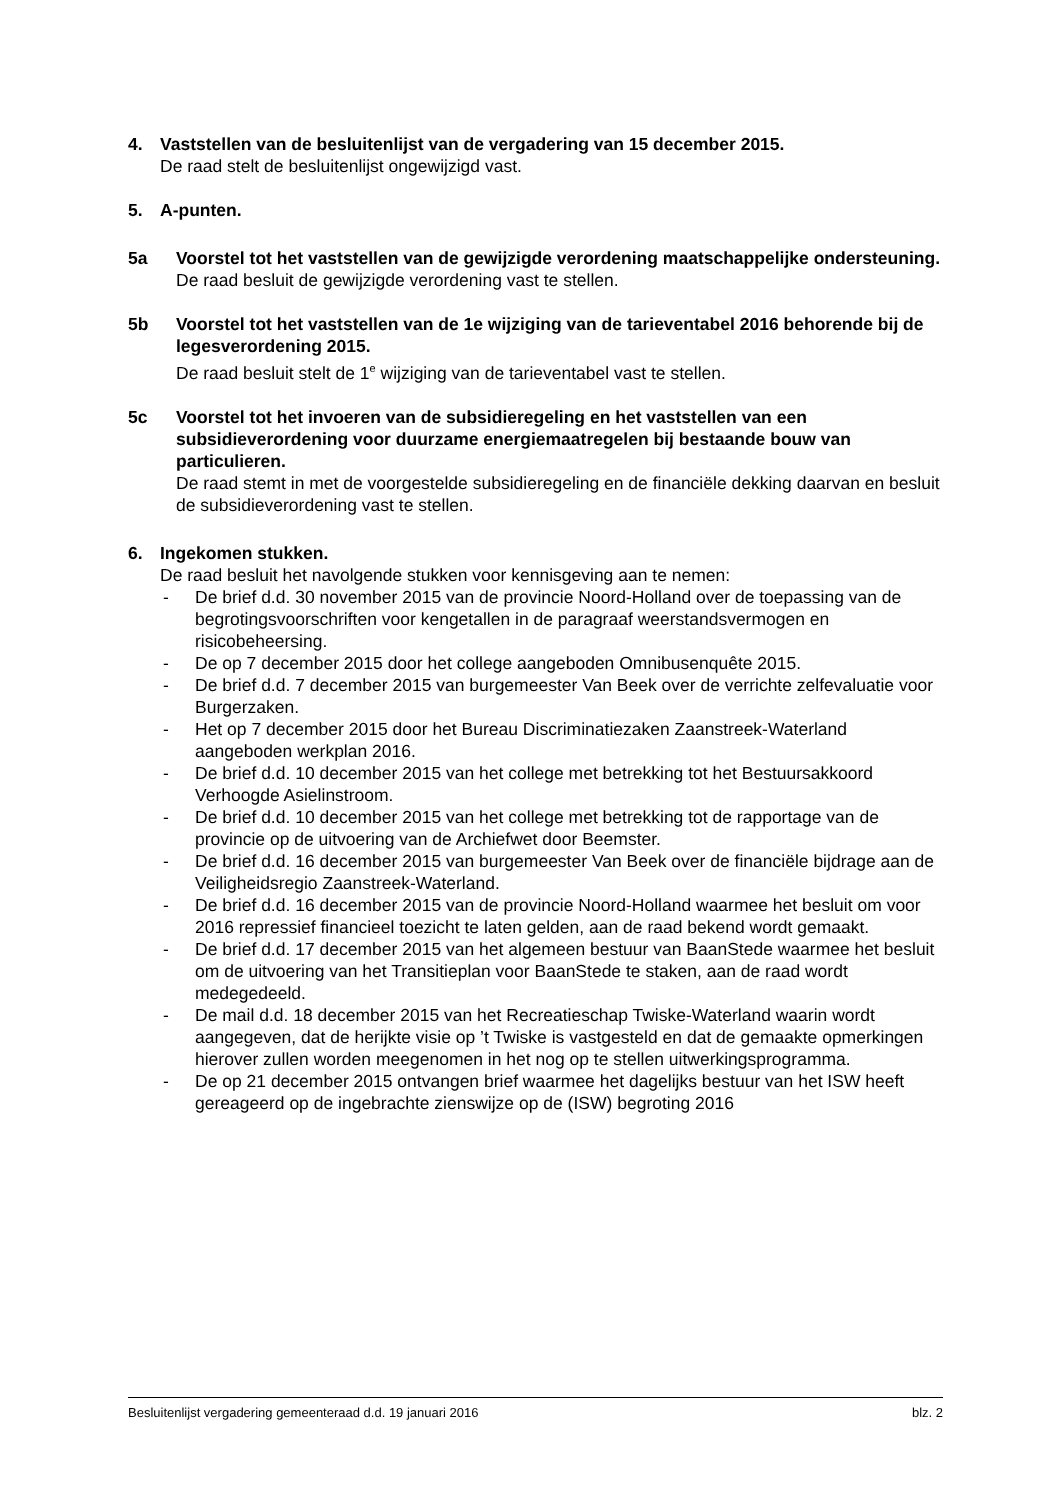4. Vaststellen van de besluitenlijst van de vergadering van 15 december 2015.
De raad stelt de besluitenlijst ongewijzigd vast.
5. A-punten.
5a Voorstel tot het vaststellen van de gewijzigde verordening maatschappelijke ondersteuning.
De raad besluit de gewijzigde verordening vast te stellen.
5b Voorstel tot het vaststellen van de 1e wijziging van de tarieventabel 2016 behorende bij de legesverordening 2015.
De raad besluit stelt de 1<sup>e</sup> wijziging van de tarieventabel vast te stellen.
5c Voorstel tot het invoeren van de subsidieregeling en het vaststellen van een subsidieverordening voor duurzame energiemaatregelen bij bestaande bouw van particulieren.
De raad stemt in met de voorgestelde subsidieregeling en de financiële dekking daarvan en besluit de subsidieverordening vast te stellen.
6. Ingekomen stukken.
De raad besluit het navolgende stukken voor kennisgeving aan te nemen:
- De brief d.d. 30 november 2015 van de provincie Noord-Holland over de toepassing van de begrotingsvoorschriften voor kengetallen in de paragraaf weerstandsvermogen en risicobeheersing.
- De op 7 december 2015 door het college aangeboden Omnibusenquête 2015.
- De brief d.d. 7 december 2015 van burgemeester Van Beek over de verrichte zelfevaluatie voor Burgerzaken.
- Het op 7 december 2015 door het Bureau Discriminatiezaken Zaanstreek-Waterland aangeboden werkplan 2016.
- De brief d.d. 10 december 2015 van het college met betrekking tot het Bestuursakkoord Verhoogde Asielinstroom.
- De brief d.d. 10 december 2015 van het college met betrekking tot de rapportage van de provincie op de uitvoering van de Archiefwet door Beemster.
- De brief d.d. 16 december 2015 van burgemeester Van Beek over de financiële bijdrage aan de Veiligheidsregio Zaanstreek-Waterland.
- De brief d.d. 16 december 2015 van de provincie Noord-Holland waarmee het besluit om voor 2016 repressief financieel toezicht te laten gelden, aan de raad bekend wordt gemaakt.
- De brief d.d. 17 december 2015 van het algemeen bestuur van BaanStede waarmee het besluit om de uitvoering van het Transitieplan voor BaanStede te staken, aan de raad wordt medegedeeld.
- De mail d.d. 18 december 2015 van het Recreatieschap Twiske-Waterland waarin wordt aangegeven, dat de herijkte visie op ’t Twiske is vastgesteld en dat de gemaakte opmerkingen hierover zullen worden meegenomen in het nog op te stellen uitwerkingsprogramma.
- De op 21 december 2015 ontvangen brief waarmee het dagelijks bestuur van het ISW heeft gereageerd op de ingebrachte zienswijze op de (ISW) begroting 2016
Besluitenlijst vergadering gemeenteraad d.d. 19 januari 2016 blz. 2